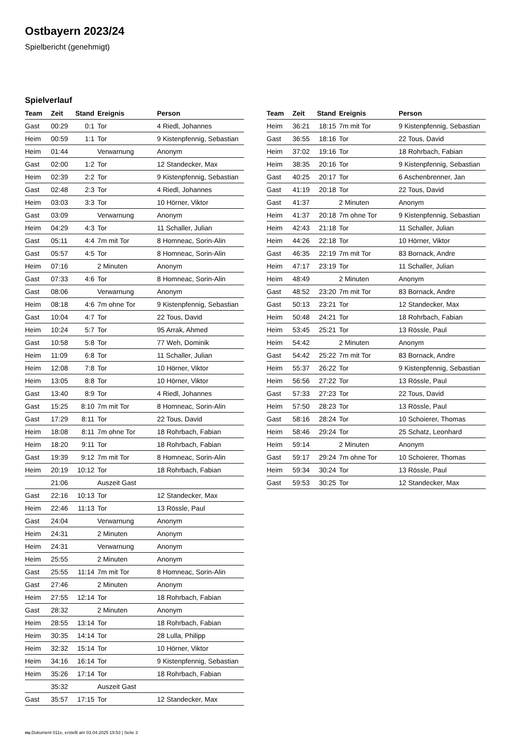Ostbayern 2023/24
Spielbericht (genehmigt)
Spielverlauf
| Team | Zeit | Stand | Ereignis | Person |
| --- | --- | --- | --- | --- |
| Gast | 00:29 | 0:1 | Tor | 4 Riedl, Johannes |
| Heim | 00:59 | 1:1 | Tor | 9 Kistenpfennig, Sebastian |
| Heim | 01:44 | | Verwarnung | Anonym |
| Gast | 02:00 | 1:2 | Tor | 12 Standecker, Max |
| Heim | 02:39 | 2:2 | Tor | 9 Kistenpfennig, Sebastian |
| Gast | 02:48 | 2:3 | Tor | 4 Riedl, Johannes |
| Heim | 03:03 | 3:3 | Tor | 10 Hörner, Viktor |
| Gast | 03:09 | | Verwarnung | Anonym |
| Heim | 04:29 | 4:3 | Tor | 11 Schaller, Julian |
| Gast | 05:11 | 4:4 | 7m mit Tor | 8 Homneac, Sorin-Alin |
| Gast | 05:57 | 4:5 | Tor | 8 Homneac, Sorin-Alin |
| Heim | 07:16 | | 2 Minuten | Anonym |
| Gast | 07:33 | 4:6 | Tor | 8 Homneac, Sorin-Alin |
| Gast | 08:06 | | Verwarnung | Anonym |
| Heim | 08:18 | 4:6 | 7m ohne Tor | 9 Kistenpfennig, Sebastian |
| Gast | 10:04 | 4:7 | Tor | 22 Tous, David |
| Heim | 10:24 | 5:7 | Tor | 95 Arrak, Ahmed |
| Gast | 10:58 | 5:8 | Tor | 77 Weh, Dominik |
| Heim | 11:09 | 6:8 | Tor | 11 Schaller, Julian |
| Heim | 12:08 | 7:8 | Tor | 10 Hörner, Viktor |
| Heim | 13:05 | 8:8 | Tor | 10 Hörner, Viktor |
| Gast | 13:40 | 8:9 | Tor | 4 Riedl, Johannes |
| Gast | 15:25 | 8:10 | 7m mit Tor | 8 Homneac, Sorin-Alin |
| Gast | 17:29 | 8:11 | Tor | 22 Tous, David |
| Heim | 18:08 | 8:11 | 7m ohne Tor | 18 Rohrbach, Fabian |
| Heim | 18:20 | 9:11 | Tor | 18 Rohrbach, Fabian |
| Gast | 19:39 | 9:12 | 7m mit Tor | 8 Homneac, Sorin-Alin |
| Heim | 20:19 | 10:12 | Tor | 18 Rohrbach, Fabian |
| | 21:06 | | Auszeit Gast | |
| Gast | 22:16 | 10:13 | Tor | 12 Standecker, Max |
| Heim | 22:46 | 11:13 | Tor | 13 Rössle, Paul |
| Gast | 24:04 | | Verwarnung | Anonym |
| Heim | 24:31 | | 2 Minuten | Anonym |
| Heim | 24:31 | | Verwarnung | Anonym |
| Heim | 25:55 | | 2 Minuten | Anonym |
| Gast | 25:55 | 11:14 | 7m mit Tor | 8 Homneac, Sorin-Alin |
| Gast | 27:46 | | 2 Minuten | Anonym |
| Heim | 27:55 | 12:14 | Tor | 18 Rohrbach, Fabian |
| Gast | 28:32 | | 2 Minuten | Anonym |
| Heim | 28:55 | 13:14 | Tor | 18 Rohrbach, Fabian |
| Heim | 30:35 | 14:14 | Tor | 28 Lulla, Philipp |
| Heim | 32:32 | 15:14 | Tor | 10 Hörner, Viktor |
| Heim | 34:16 | 16:14 | Tor | 9 Kistenpfennig, Sebastian |
| Heim | 35:26 | 17:14 | Tor | 18 Rohrbach, Fabian |
| | 35:32 | | Auszeit Gast | |
| Gast | 35:57 | 17:15 | Tor | 12 Standecker, Max |
| Team | Zeit | Stand | Ereignis | Person |
| --- | --- | --- | --- | --- |
| Heim | 36:21 | 18:15 | 7m mit Tor | 9 Kistenpfennig, Sebastian |
| Gast | 36:55 | 18:16 | Tor | 22 Tous, David |
| Heim | 37:02 | 19:16 | Tor | 18 Rohrbach, Fabian |
| Heim | 38:35 | 20:16 | Tor | 9 Kistenpfennig, Sebastian |
| Gast | 40:25 | 20:17 | Tor | 6 Aschenbrenner, Jan |
| Gast | 41:19 | 20:18 | Tor | 22 Tous, David |
| Gast | 41:37 | | 2 Minuten | Anonym |
| Heim | 41:37 | 20:18 | 7m ohne Tor | 9 Kistenpfennig, Sebastian |
| Heim | 42:43 | 21:18 | Tor | 11 Schaller, Julian |
| Heim | 44:26 | 22:18 | Tor | 10 Hörner, Viktor |
| Gast | 46:35 | 22:19 | 7m mit Tor | 83 Bornack, Andre |
| Heim | 47:17 | 23:19 | Tor | 11 Schaller, Julian |
| Heim | 48:49 | | 2 Minuten | Anonym |
| Gast | 48:52 | 23:20 | 7m mit Tor | 83 Bornack, Andre |
| Gast | 50:13 | 23:21 | Tor | 12 Standecker, Max |
| Heim | 50:48 | 24:21 | Tor | 18 Rohrbach, Fabian |
| Heim | 53:45 | 25:21 | Tor | 13 Rössle, Paul |
| Heim | 54:42 | | 2 Minuten | Anonym |
| Gast | 54:42 | 25:22 | 7m mit Tor | 83 Bornack, Andre |
| Heim | 55:37 | 26:22 | Tor | 9 Kistenpfennig, Sebastian |
| Heim | 56:56 | 27:22 | Tor | 13 Rössle, Paul |
| Gast | 57:33 | 27:23 | Tor | 22 Tous, David |
| Heim | 57:50 | 28:23 | Tor | 13 Rössle, Paul |
| Gast | 58:16 | 28:24 | Tor | 10 Schoierer, Thomas |
| Heim | 58:46 | 29:24 | Tor | 25 Schatz, Leonhard |
| Heim | 59:14 | | 2 Minuten | Anonym |
| Gast | 59:17 | 29:24 | 7m ohne Tor | 10 Schoierer, Thomas |
| Heim | 59:34 | 30:24 | Tor | 13 Rössle, Paul |
| Gast | 59:53 | 30:25 | Tor | 12 Standecker, Max |
nu.Dokument 011e, erstellt am 03.04.2025 19:53 | Seite 3